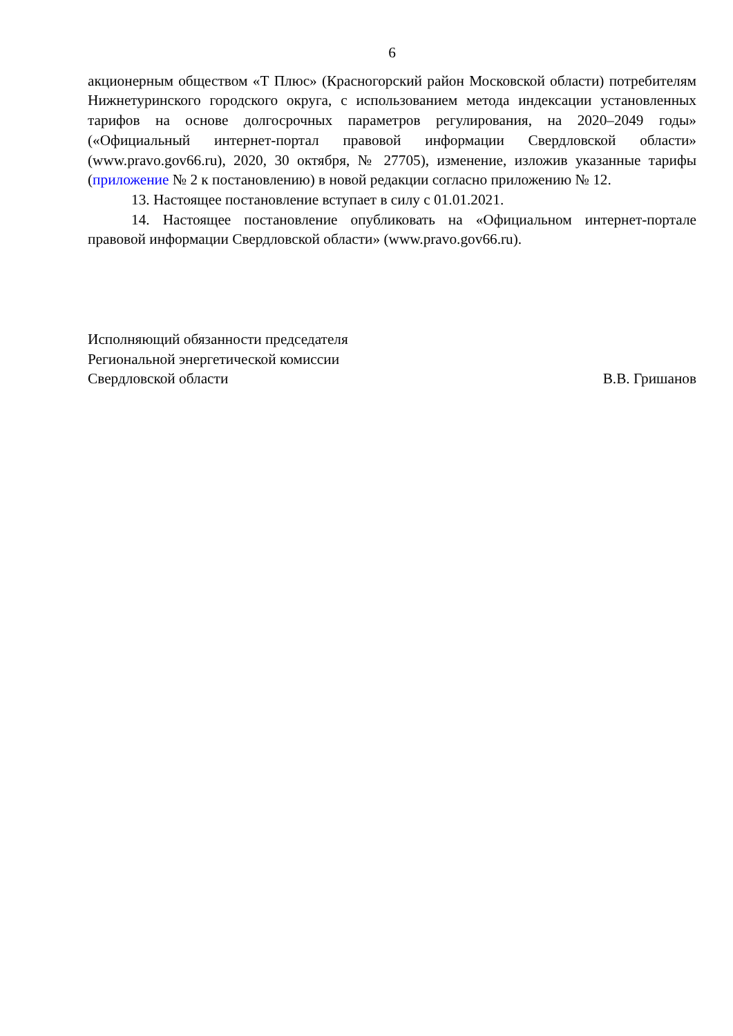6
акционерным обществом «Т Плюс» (Красногорский район Московской области) потребителям Нижнетуринского городского округа, с использованием метода индексации установленных тарифов на основе долгосрочных параметров регулирования, на 2020–2049 годы» («Официальный интернет-портал правовой информации Свердловской области» (www.pravo.gov66.ru), 2020, 30 октября, № 27705), изменение, изложив указанные тарифы (приложение № 2 к постановлению) в новой редакции согласно приложению № 12.
13. Настоящее постановление вступает в силу с 01.01.2021.
14. Настоящее постановление опубликовать на «Официальном интернет-портале правовой информации Свердловской области» (www.pravo.gov66.ru).
Исполняющий обязанности председателя
Региональной энергетической комиссии
Свердловской области
В.В. Гришанов